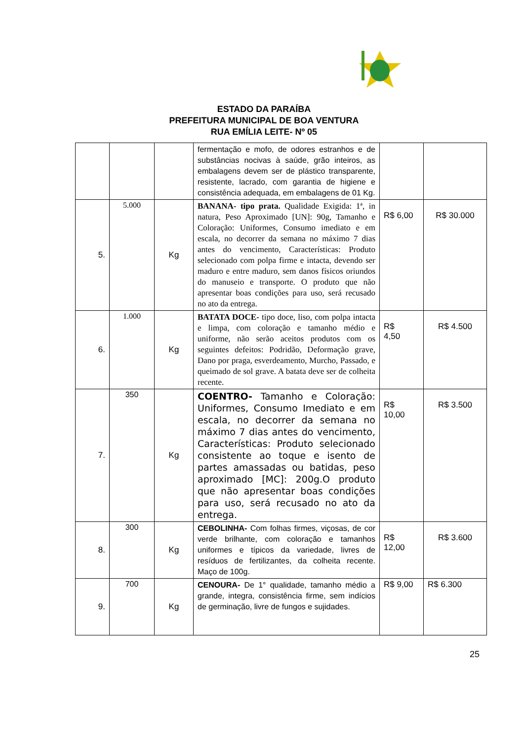ESTADO DA PARAÍBA
PREFEITURA MUNICIPAL DE BOA VENTURA
RUA EMÍLIA LEITE- Nº 05
| | | | fermentação e mofo, de odores estranhos e de substâncias nocivas à saúde, grão inteiros, as embalagens devem ser de plástico transparente, resistente, lacrado, com garantia de higiene e consistência adequada, em embalagens de 01 Kg. | | |
| 5. | 5.000 | Kg | BANANA- tipo prata. Qualidade Exigida: 1ª, in natura, Peso Aproximado [UN]: 90g, Tamanho e Coloração: Uniformes, Consumo imediato e em escala, no decorrer da semana no máximo 7 dias antes do vencimento, Características: Produto selecionado com polpa firme e intacta, devendo ser maduro e entre maduro, sem danos físicos oriundos do manuseio e transporte. O produto que não apresentar boas condições para uso, será recusado no ato da entrega. | R$ 6,00 | R$ 30.000 |
| 6. | 1.000 | Kg | BATATA DOCE- tipo doce, liso, com polpa intacta e limpa, com coloração e tamanho médio e uniforme, não serão aceitos produtos com os seguintes defeitos: Podridão, Deformação grave, Dano por praga, esverdeamento, Murcho, Passado, e queimado de sol grave. A batata deve ser de colheita recente. | R$ 4,50 | R$ 4.500 |
| 7. | 350 | Kg | COENTRO- Tamanho e Coloração: Uniformes, Consumo Imediato e em escala, no decorrer da semana no máximo 7 dias antes do vencimento, Características: Produto selecionado consistente ao toque e isento de partes amassadas ou batidas, peso aproximado [MC]: 200g.O produto que não apresentar boas condições para uso, será recusado no ato da entrega. | R$ 10,00 | R$ 3.500 |
| 8. | 300 | Kg | CEBOLINHA- Com folhas firmes, viçosas, de cor verde brilhante, com coloração e tamanhos uniformes e típicos da variedade, livres de resíduos de fertilizantes, da colheita recente. Maço de 100g. | R$ 12,00 | R$ 3.600 |
| 9. | 700 | Kg | CENOURA- De 1° qualidade, tamanho médio a grande, integra, consistência firme, sem indícios de germinação, livre de fungos e sujidades. | R$ 9,00 | R$ 6.300 |
25